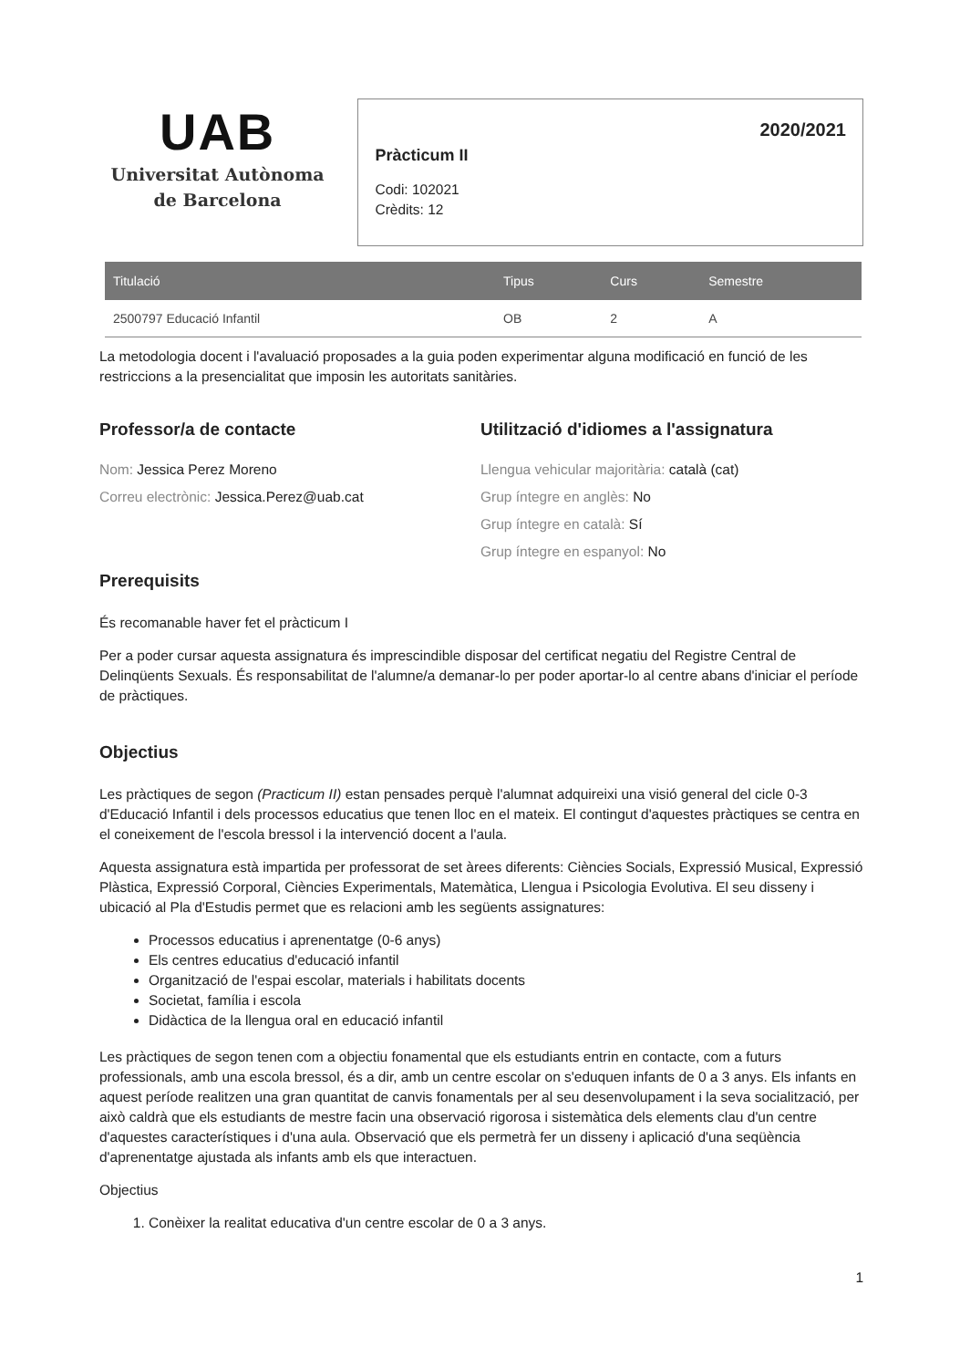UAB
Universitat Autònoma
de Barcelona
2020/2021
Pràcticum II
Codi: 102021
Crèdits: 12
| Titulació | Tipus | Curs | Semestre |
| --- | --- | --- | --- |
| 2500797 Educació Infantil | OB | 2 | A |
La metodologia docent i l'avaluació proposades a la guia poden experimentar alguna modificació en funció de les restriccions a la presencialitat que imposin les autoritats sanitàries.
Professor/a de contacte
Nom: Jessica Perez Moreno
Correu electrònic: Jessica.Perez@uab.cat
Utilització d'idiomes a l'assignatura
Llengua vehicular majoritària: català (cat)
Grup íntegre en anglès: No
Grup íntegre en català: Sí
Grup íntegre en espanyol: No
Prerequisits
És recomanable haver fet el pràcticum I
Per a poder cursar aquesta assignatura és imprescindible disposar del certificat negatiu del Registre Central de Delinqüents Sexuals. És responsabilitat de l'alumne/a demanar-lo per poder aportar-lo al centre abans d'iniciar el període de pràctiques.
Objectius
Les pràctiques de segon (Practicum II) estan pensades perquè l'alumnat adquireixi una visió general del cicle 0-3 d'Educació Infantil i dels processos educatius que tenen lloc en el mateix. El contingut d'aquestes pràctiques se centra en el coneixement de l'escola bressol i la intervenció docent a l'aula.
Aquesta assignatura està impartida per professorat de set àrees diferents: Ciències Socials, Expressió Musical, Expressió Plàstica, Expressió Corporal, Ciències Experimentals, Matemàtica, Llengua i Psicologia Evolutiva. El seu disseny i ubicació al Pla d'Estudis permet que es relacioni amb les següents assignatures:
Processos educatius i aprenentatge (0-6 anys)
Els centres educatius d'educació infantil
Organització de l'espai escolar, materials i habilitats docents
Societat, família i escola
Didàctica de la llengua oral en educació infantil
Les pràctiques de segon tenen com a objectiu fonamental que els estudiants entrin en contacte, com a futurs professionals, amb una escola bressol, és a dir, amb un centre escolar on s'eduquen infants de 0 a 3 anys. Els infants en aquest període realitzen una gran quantitat de canvis fonamentals per al seu desenvolupament i la seva socialització, per això caldrà que els estudiants de mestre facin una observació rigorosa i sistemàtica dels elements clau d'un centre d'aquestes característiques i d'una aula. Observació que els permetrà fer un disseny i aplicació d'una seqüència d'aprenentatge ajustada als infants amb els que interactuen.
Objectius
1. Conèixer la realitat educativa d'un centre escolar de 0 a 3 anys.
1